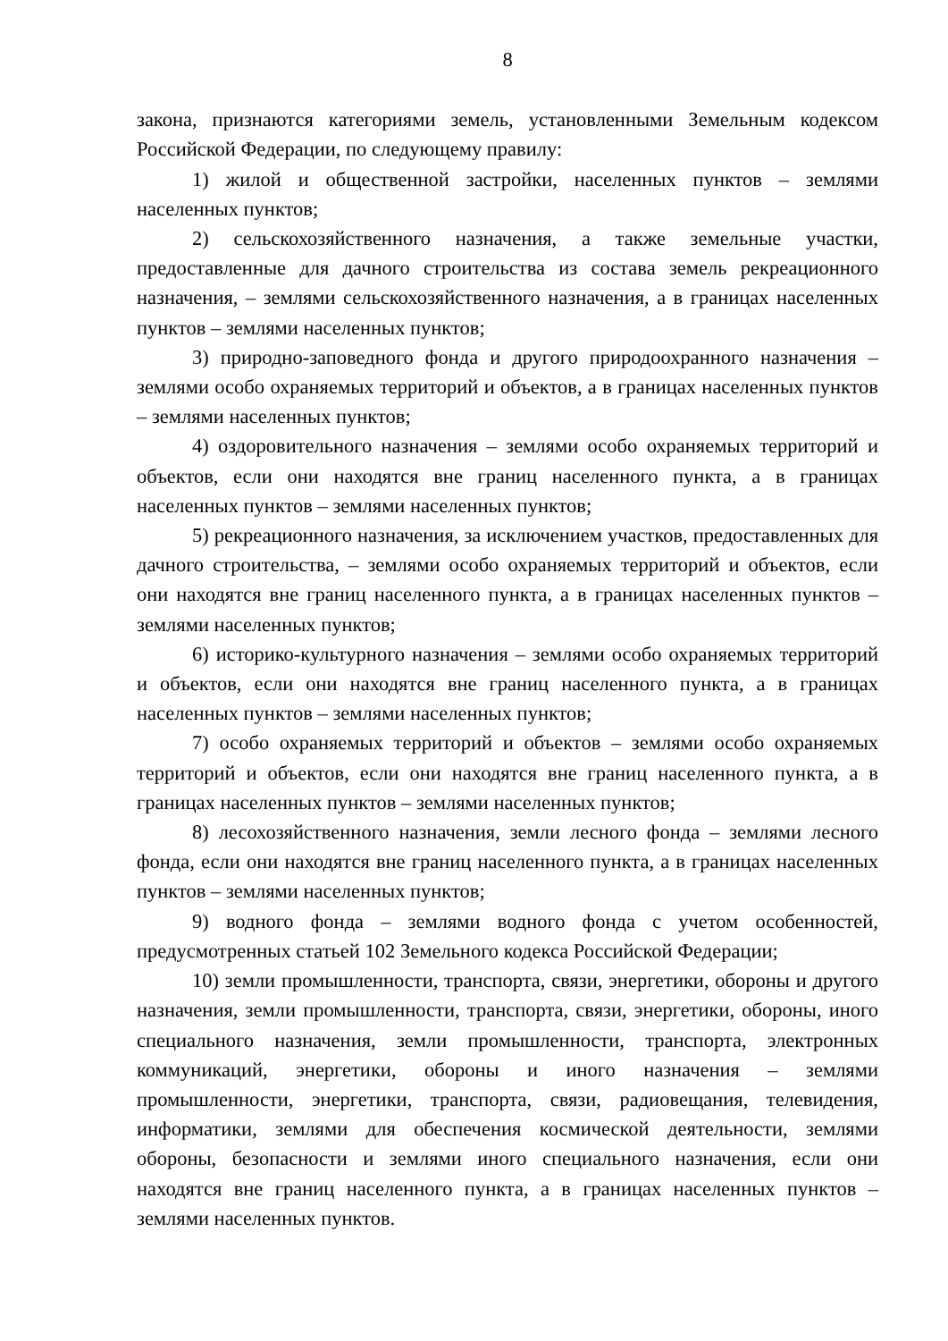8
закона, признаются категориями земель, установленными Земельным кодексом Российской Федерации, по следующему правилу:
1) жилой и общественной застройки, населенных пунктов – землями населенных пунктов;
2) сельскохозяйственного назначения, а также земельные участки, предоставленные для дачного строительства из состава земель рекреационного назначения, – землями сельскохозяйственного назначения, а в границах населенных пунктов – землями населенных пунктов;
3) природно-заповедного фонда и другого природоохранного назначения – землями особо охраняемых территорий и объектов, а в границах населенных пунктов – землями населенных пунктов;
4) оздоровительного назначения – землями особо охраняемых территорий и объектов, если они находятся вне границ населенного пункта, а в границах населенных пунктов – землями населенных пунктов;
5) рекреационного назначения, за исключением участков, предоставленных для дачного строительства, – землями особо охраняемых территорий и объектов, если они находятся вне границ населенного пункта, а в границах населенных пунктов – землями населенных пунктов;
6) историко-культурного назначения – землями особо охраняемых территорий и объектов, если они находятся вне границ населенного пункта, а в границах населенных пунктов – землями населенных пунктов;
7) особо охраняемых территорий и объектов – землями особо охраняемых территорий и объектов, если они находятся вне границ населенного пункта, а в границах населенных пунктов – землями населенных пунктов;
8) лесохозяйственного назначения, земли лесного фонда – землями лесного фонда, если они находятся вне границ населенного пункта, а в границах населенных пунктов – землями населенных пунктов;
9) водного фонда – землями водного фонда с учетом особенностей, предусмотренных статьей 102 Земельного кодекса Российской Федерации;
10) земли промышленности, транспорта, связи, энергетики, обороны и другого назначения, земли промышленности, транспорта, связи, энергетики, обороны, иного специального назначения, земли промышленности, транспорта, электронных коммуникаций, энергетики, обороны и иного назначения – землями промышленности, энергетики, транспорта, связи, радиовещания, телевидения, информатики, землями для обеспечения космической деятельности, землями обороны, безопасности и землями иного специального назначения, если они находятся вне границ населенного пункта, а в границах населенных пунктов – землями населенных пунктов.